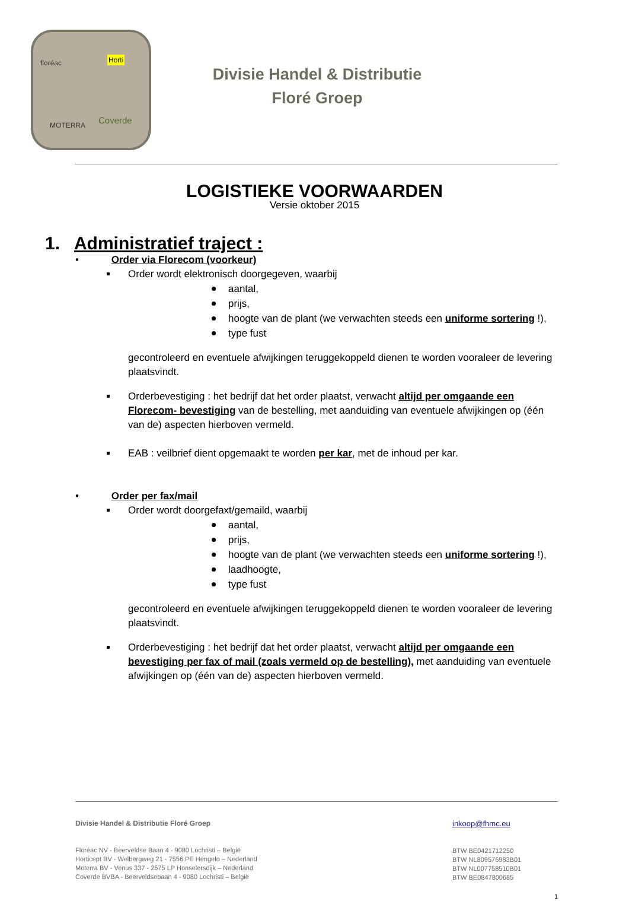floréac Horti
MOTERRA Coverde
Divisie Handel & Distributie
Floré Groep
LOGISTIEKE VOORWAARDEN
Versie oktober 2015
1. Administratief traject :
• Order via Florecom (voorkeur)
Order wordt elektronisch doorgegeven, waarbij
aantal,
prijs,
hoogte van de plant (we verwachten steeds een uniforme sortering !),
type fust
gecontroleerd en eventuele afwijkingen teruggekoppeld dienen te worden vooraleer de levering plaatsvindt.
Orderbevestiging : het bedrijf dat het order plaatst, verwacht altijd per omgaande een Florecom- bevestiging van de bestelling, met aanduiding van eventuele afwijkingen op (één van de) aspecten hierboven vermeld.
EAB : veilbrief dient opgemaakt te worden per kar, met de inhoud per kar.
• Order per fax/mail
Order wordt doorgefaxt/gemaild, waarbij
aantal,
prijs,
hoogte van de plant (we verwachten steeds een uniforme sortering !),
laadhoogte,
type fust
gecontroleerd en eventuele afwijkingen teruggekoppeld dienen te worden vooraleer de levering plaatsvindt.
Orderbevestiging : het bedrijf dat het order plaatst, verwacht altijd per omgaande een bevestiging per fax of mail (zoals vermeld op de bestelling), met aanduiding van eventuele afwijkingen op (één van de) aspecten hierboven vermeld.
inkoop@fhmc.eu
BTW BE0421712250
BTW NL809576983B01
BTW NL007758510B01
BTW BE0847800685
Divisie Handel & Distributie Floré Groep
Floréac NV - Beerveldse Baan 4 - 9080 Lochristi – België
Horticept BV - Welbergweg 21 - 7556 PE Hengelo – Nederland
Moterra BV - Venus 337 - 2675 LP Honselersdijk – Nederland
Coverde BVBA - Beerveldsebaan 4 - 9080 Lochristi – België
1